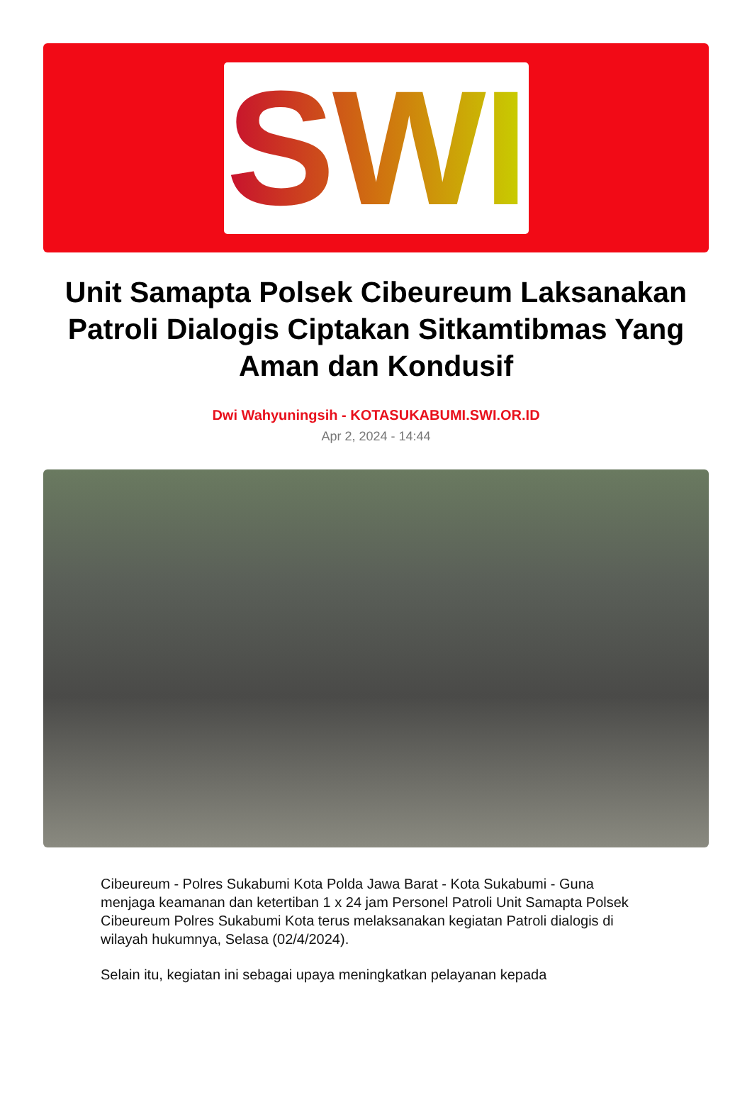SWI
Unit Samapta Polsek Cibeureum Laksanakan Patroli Dialogis Ciptakan Sitkamtibmas Yang Aman dan Kondusif
Dwi Wahyuningsih - KOTASUKABUMI.SWI.OR.ID
Apr 2, 2024 - 14:44
Cibeureum - Polres Sukabumi Kota Polda Jawa Barat - Kota Sukabumi - Guna menjaga keamanan dan ketertiban 1 x 24 jam Personel Patroli Unit Samapta Polsek Cibeureum Polres Sukabumi Kota terus melaksanakan kegiatan Patroli dialogis di wilayah hukumnya, Selasa (02/4/2024).
Selain itu, kegiatan ini sebagai upaya meningkatkan pelayanan kepada